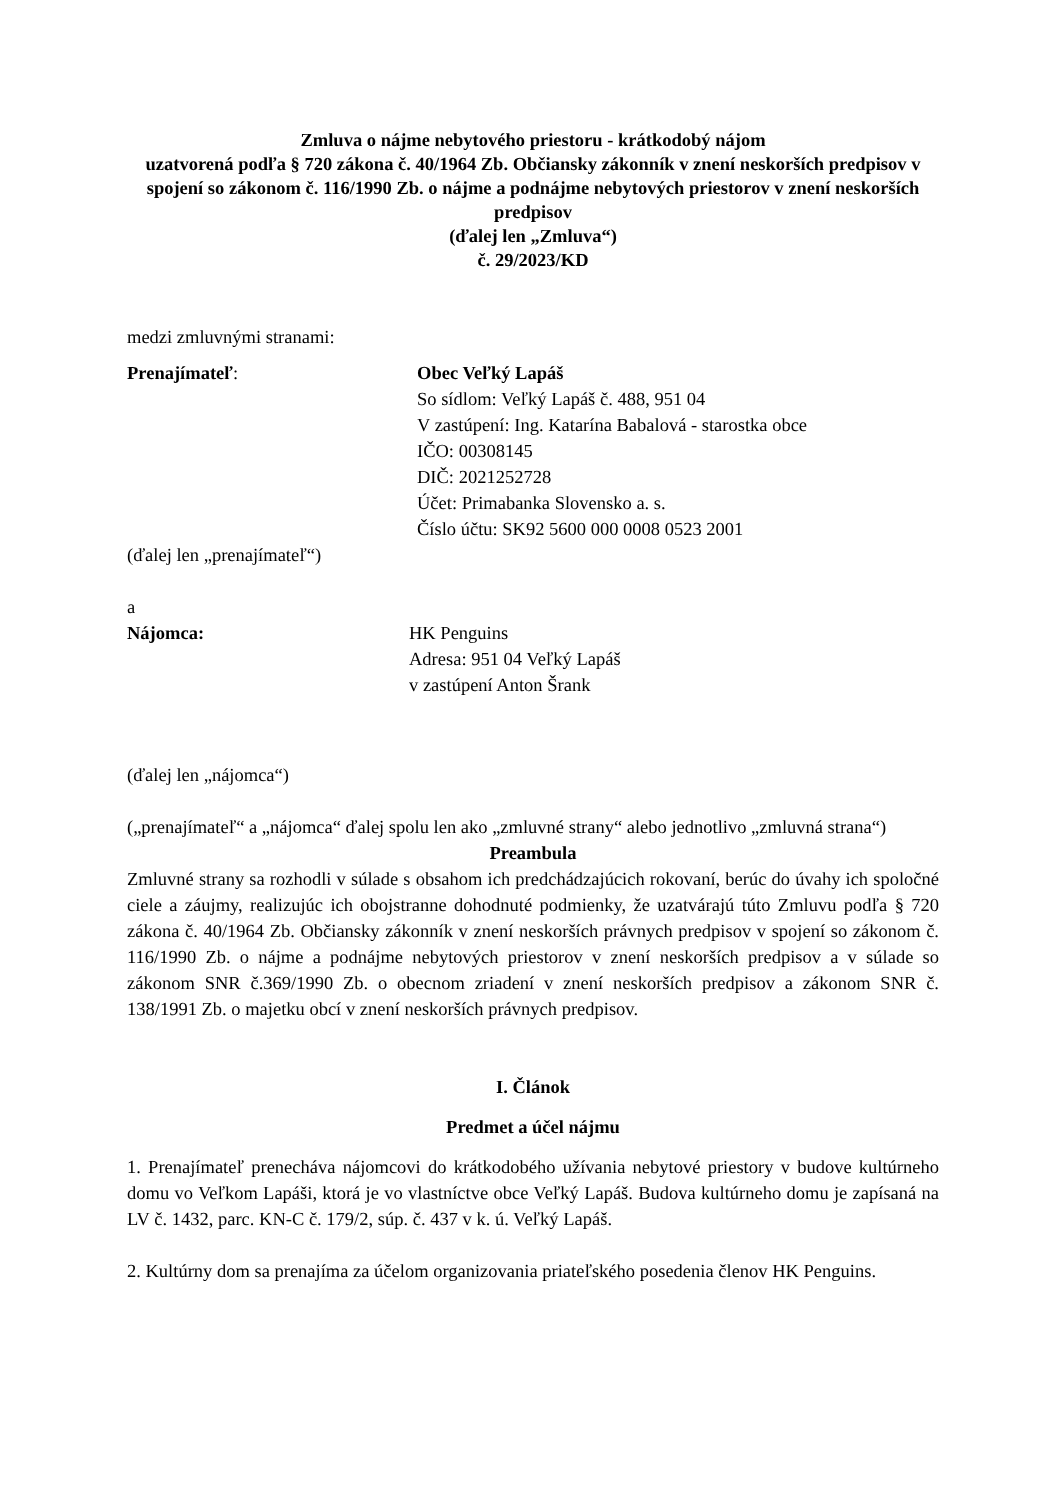Zmluva o nájme nebytového priestoru - krátkodobý nájom
uzatvorená podľa § 720 zákona č. 40/1964 Zb. Občiansky zákonník v znení neskorších predpisov v spojení so zákonom č. 116/1990 Zb. o nájme a podnájme nebytových priestorov v znení neskorších predpisov
(ďalej len „Zmluva“)
č. 29/2023/KD
medzi zmluvnými stranami:
Prenajímateľ: Obec Veľký Lapáš
So sídlom: Veľký Lapáš č. 488, 951 04
V zastúpení: Ing. Katarína Babalová - starostka obce
IČO: 00308145
DIČ: 2021252728
Účet: Primabanka Slovensko a. s.
Číslo účtu: SK92 5600 000 0008 0523 2001
(ďalej len „prenajímateľ“)
a
Nájomca: HK Penguins
Adresa: 951 04 Veľký Lapáš
v zastúpení Anton Šrank
(ďalej len „nájomca“)
(„prenajímateľ“ a „nájomca“ ďalej spolu len ako „zmluvné strany“ alebo jednotlivo „zmluvná strana“)
Preambula
Zmluvné strany sa rozhodli v súlade s obsahom ich predchádzajúcich rokovaní, berúc do úvahy ich spoločné ciele a záujmy, realizujúc ich obojstranne dohodnuté podmienky, že uzatvárajú túto Zmluvu podľa § 720 zákona č. 40/1964 Zb. Občiansky zákonník v znení neskorších právnych predpisov v spojení so zákonom č. 116/1990 Zb. o nájme a podnájme nebytových priestorov v znení neskorších predpisov a v súlade so zákonom SNR č.369/1990 Zb. o obecnom zriadení v znení neskorších predpisov a zákonom SNR č. 138/1991 Zb. o majetku obcí v znení neskorších právnych predpisov.
I. Článok
Predmet a účel nájmu
1. Prenajímateľ prenecháva nájomcovi do krátkodobého užívania nebytové priestory v budove kultúrneho domu vo Veľkom Lapáši, ktorá je vo vlastníctve obce Veľký Lapáš. Budova kultúrneho domu je zapísaná na LV č. 1432, parc. KN-C č. 179/2, súp. č. 437 v k. ú. Veľký Lapáš.
2. Kultúrny dom sa prenajíma za účelom organizovania priateľského posedenia členov HK Penguins.